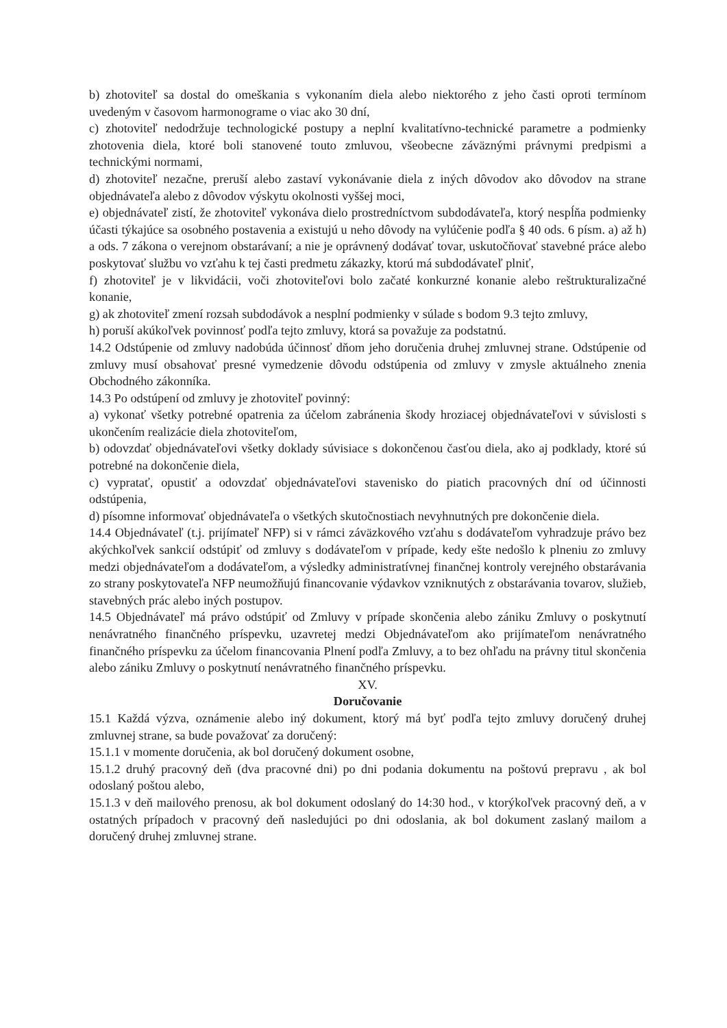b) zhotoviteľ sa dostal do omeškania s vykonaním diela alebo niektorého z jeho časti oproti termínom uvedeným v časovom harmonograme o viac ako 30 dní,
c) zhotoviteľ nedodržuje technologické postupy a neplní kvalitatívno-technické parametre a podmienky zhotovenia diela, ktoré boli stanovené touto zmluvou, všeobecne záväznými právnymi predpismi a technickými normami,
d) zhotoviteľ nezačne, preruší alebo zastaví vykonávanie diela z iných dôvodov ako dôvodov na strane objednávateľa alebo z dôvodov výskytu okolnosti vyššej moci,
e) objednávateľ zistí, že zhotoviteľ vykonáva dielo prostredníctvom subdodávateľa, ktorý nespĺňa podmienky účasti týkajúce sa osobného postavenia a existujú u neho dôvody na vylúčenie podľa § 40 ods. 6 písm. a) až h) a ods. 7 zákona o verejnom obstarávaní; a nie je oprávnený dodávať tovar, uskutočňovať stavebné práce alebo poskytovať službu vo vzťahu k tej časti predmetu zákazky, ktorú má subdodávateľ plniť,
f) zhotoviteľ je v likvidácii, voči zhotoviteľovi bolo začaté konkurzné konanie alebo reštrukturalizačné konanie,
g) ak zhotoviteľ zmení rozsah subdodávok a nesplní podmienky v súlade s bodom 9.3 tejto zmluvy,
h) poruší akúkoľvek povinnosť podľa tejto zmluvy, ktorá sa považuje za podstatnú.
14.2 Odstúpenie od zmluvy nadobúda účinnosť dňom jeho doručenia druhej zmluvnej strane. Odstúpenie od zmluvy musí obsahovať presné vymedzenie dôvodu odstúpenia od zmluvy v zmysle aktuálneho znenia Obchodného zákonníka.
14.3 Po odstúpení od zmluvy je zhotoviteľ povinný:
a) vykonať všetky potrebné opatrenia za účelom zabránenia škody hroziacej objednávateľovi v súvislosti s ukončením realizácie diela zhotoviteľom,
b) odovzdať objednávateľovi všetky doklady súvisiace s dokončenou časťou diela, ako aj podklady, ktoré sú potrebné na dokončenie diela,
c) vypratať, opustiť a odovzdať objednávateľovi stavenisko do piatich pracovných dní od účinnosti odstúpenia,
d) písomne informovať objednávateľa o všetkých skutočnostiach nevyhnutných pre dokončenie diela.
14.4 Objednávateľ (t.j. prijímateľ NFP) si v rámci záväzkového vzťahu s dodávateľom vyhradzuje právo bez akýchkoľvek sankcií odstúpiť od zmluvy s dodávateľom v prípade, kedy ešte nedošlo k plneniu zo zmluvy medzi objednávateľom a dodávateľom, a výsledky administratívnej finančnej kontroly verejného obstarávania zo strany poskytovateľa NFP neumožňujú financovanie výdavkov vzniknutých z obstarávania tovarov, služieb, stavebných prác alebo iných postupov.
14.5 Objednávateľ má právo odstúpiť od Zmluvy v prípade skončenia alebo zániku Zmluvy o poskytnutí nenávratného finančného príspevku, uzavretej medzi Objednávateľom ako prijímateľom nenávratného finančného príspevku za účelom financovania Plnení podľa Zmluvy, a to bez ohľadu na právny titul skončenia alebo zániku Zmluvy o poskytnutí nenávratného finančného príspevku.
XV.
Doručovanie
15.1 Každá výzva, oznámenie alebo iný dokument, ktorý má byť podľa tejto zmluvy doručený druhej zmluvnej strane, sa bude považovať za doručený:
15.1.1 v momente doručenia, ak bol doručený dokument osobne,
15.1.2 druhý pracovný deň (dva pracovné dni) po dni podania dokumentu na poštovú prepravu , ak bol odoslaný poštou alebo,
15.1.3 v deň mailového prenosu, ak bol dokument odoslaný do 14:30 hod., v ktorýkoľvek pracovný deň, a v ostatných prípadoch v pracovný deň nasledujúci po dni odoslania, ak bol dokument zaslaný mailom a doručený druhej zmluvnej strane.